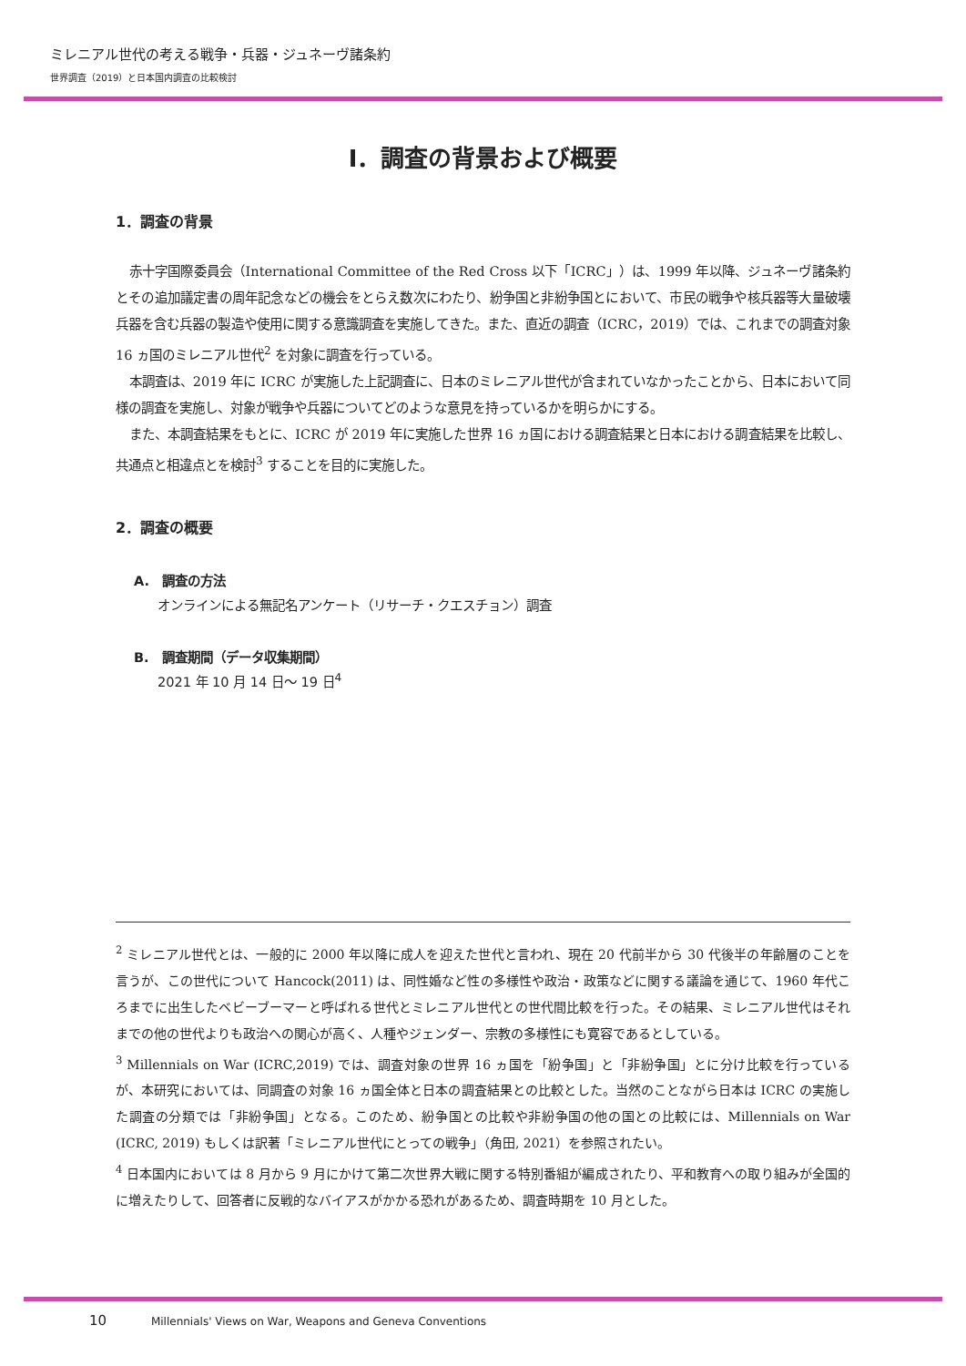ミレニアル世代の考える戦争・兵器・ジュネーヴ諸条約
世界調査（2019）と日本国内調査の比較検討
Ⅰ．調査の背景および概要
1．調査の背景
赤十字国際委員会（International Committee of the Red Cross 以下「ICRC」）は、1999 年以降、ジュネーヴ諸条約とその追加議定書の周年記念などの機会をとらえ数次にわたり、紛争国と非紛争国とにおいて、市民の戦争や核兵器等大量破壊兵器を含む兵器の製造や使用に関する意識調査を実施してきた。また、直近の調査（ICRC，2019）では、これまでの調査対象 16 ヵ国のミレニアル世代<sup>2</sup> を対象に調査を行っている。
本調査は、2019 年に ICRC が実施した上記調査に、日本のミレニアル世代が含まれていなかったことから、日本において同様の調査を実施し、対象が戦争や兵器についてどのような意見を持っているかを明らかにする。
また、本調査結果をもとに、ICRC が 2019 年に実施した世界 16 ヵ国における調査結果と日本における調査結果を比較し、共通点と相違点とを検討<sup>3</sup> することを目的に実施した。
2．調査の概要
A.　調査の方法
オンラインによる無記名アンケート（リサーチ・クエスチョン）調査
B.　調査期間（データ収集期間）
2021 年 10 月 14 日～ 19 日<sup>4</sup>
<sup>2</sup> ミレニアル世代とは、一般的に 2000 年以降に成人を迎えた世代と言われ、現在 20 代前半から 30 代後半の年齢層のことを言うが、この世代について Hancock(2011) は、同性婚など性の多様性や政治・政策などに関する議論を通じて、1960 年代ころまでに出生したベビーブーマーと呼ばれる世代とミレニアル世代との世代間比較を行った。その結果、ミレニアル世代はそれまでの他の世代よりも政治への関心が高く、人種やジェンダー、宗教の多様性にも寛容であるとしている。
<sup>3</sup> Millennials on War (ICRC,2019) では、調査対象の世界 16 ヵ国を「紛争国」と「非紛争国」とに分け比較を行っているが、本研究においては、同調査の対象 16 ヵ国全体と日本の調査結果との比較とした。当然のことながら日本は ICRC の実施した調査の分類では「非紛争国」となる。このため、紛争国との比較や非紛争国の他の国との比較には、Millennials on War (ICRC, 2019) もしくは訳著「ミレニアル世代にとっての戦争」（角田, 2021）を参照されたい。
<sup>4</sup> 日本国内においては 8 月から 9 月にかけて第二次世界大戦に関する特別番組が編成されたり、平和教育への取り組みが全国的に増えたりして、回答者に反戦的なバイアスがかかる恐れがあるため、調査時期を 10 月とした。
10 Millennials' Views on War, Weapons and Geneva Conventions